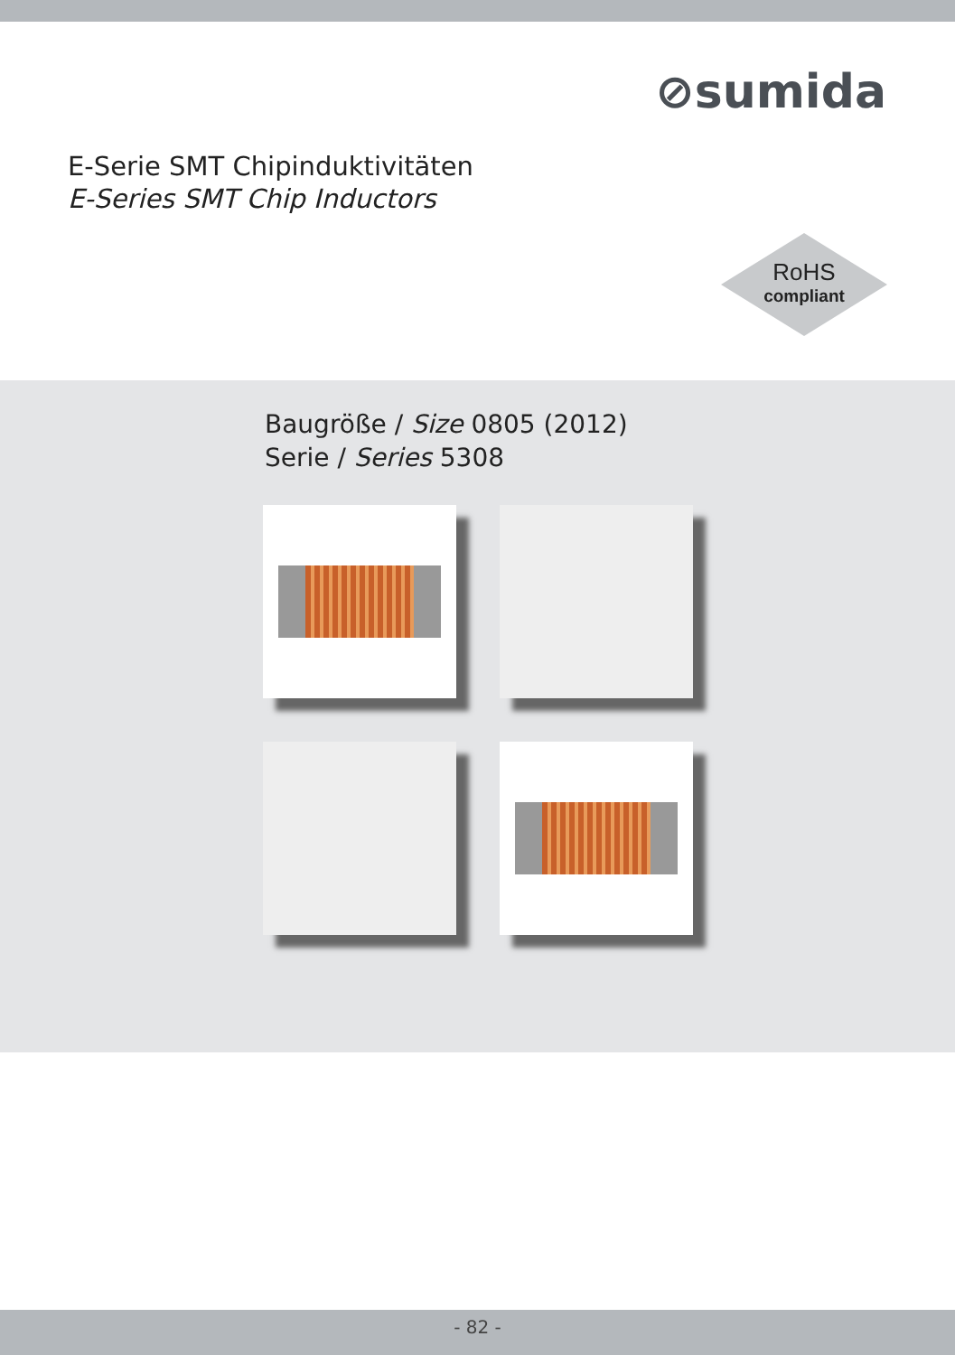⊘sumida
E-Serie SMT Chipinduktivitäten
E-Series SMT Chip Inductors
RoHS
compliant
Baugröße / Size 0805 (2012)
Serie / Series 5308
- 82 -